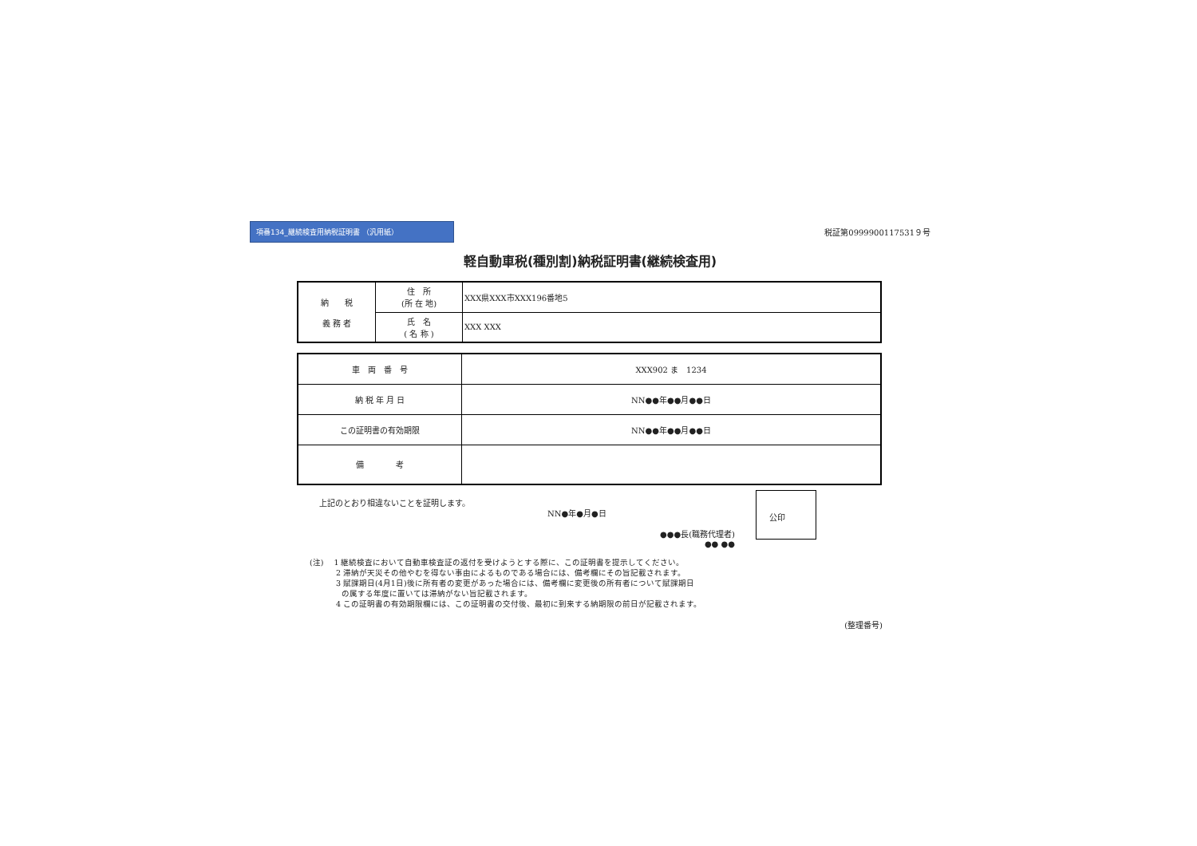項番134_継続検査用納税証明書 （汎用紙）
税証第0999900117531９号
軽自動車税(種別割)納税証明書(継続検査用)
| 納 税 義 務 者 | 住 所 (所 在 地) | XXX県XXX市XXX196番地5 |
| | 氏 名 ( 名 称 ) | XXX XXX |
| 車 両 番 号 | XXX902 ま 1234 |
| 納 税 年 月 日 | NN●●年●●月●●日 |
| この証明書の有効期限 | NN●●年●●月●●日 |
| 備 考 | |
上記のとおり相違ないことを証明します。
NN●年●月●日
●●●長(職務代理者)
●● ●●
公印
(注)　 1 継続検査において自動車検査証の返付を受けようとする際に、この証明書を提示してください。
　　　 2 滞納が天災その他やむを得ない事由によるものである場合には、備考欄にその旨記載されます。
　　　 3 賦課期日(4月1日)後に所有者の変更があった場合には、備考欄に変更後の所有者について賦課期日
　　　　の属する年度に置いては滞納がない旨記載されます。
　　　 4 この証明書の有効期限欄には、この証明書の交付後、最初に到来する納期限の前日が記載されます。
(整理番号)